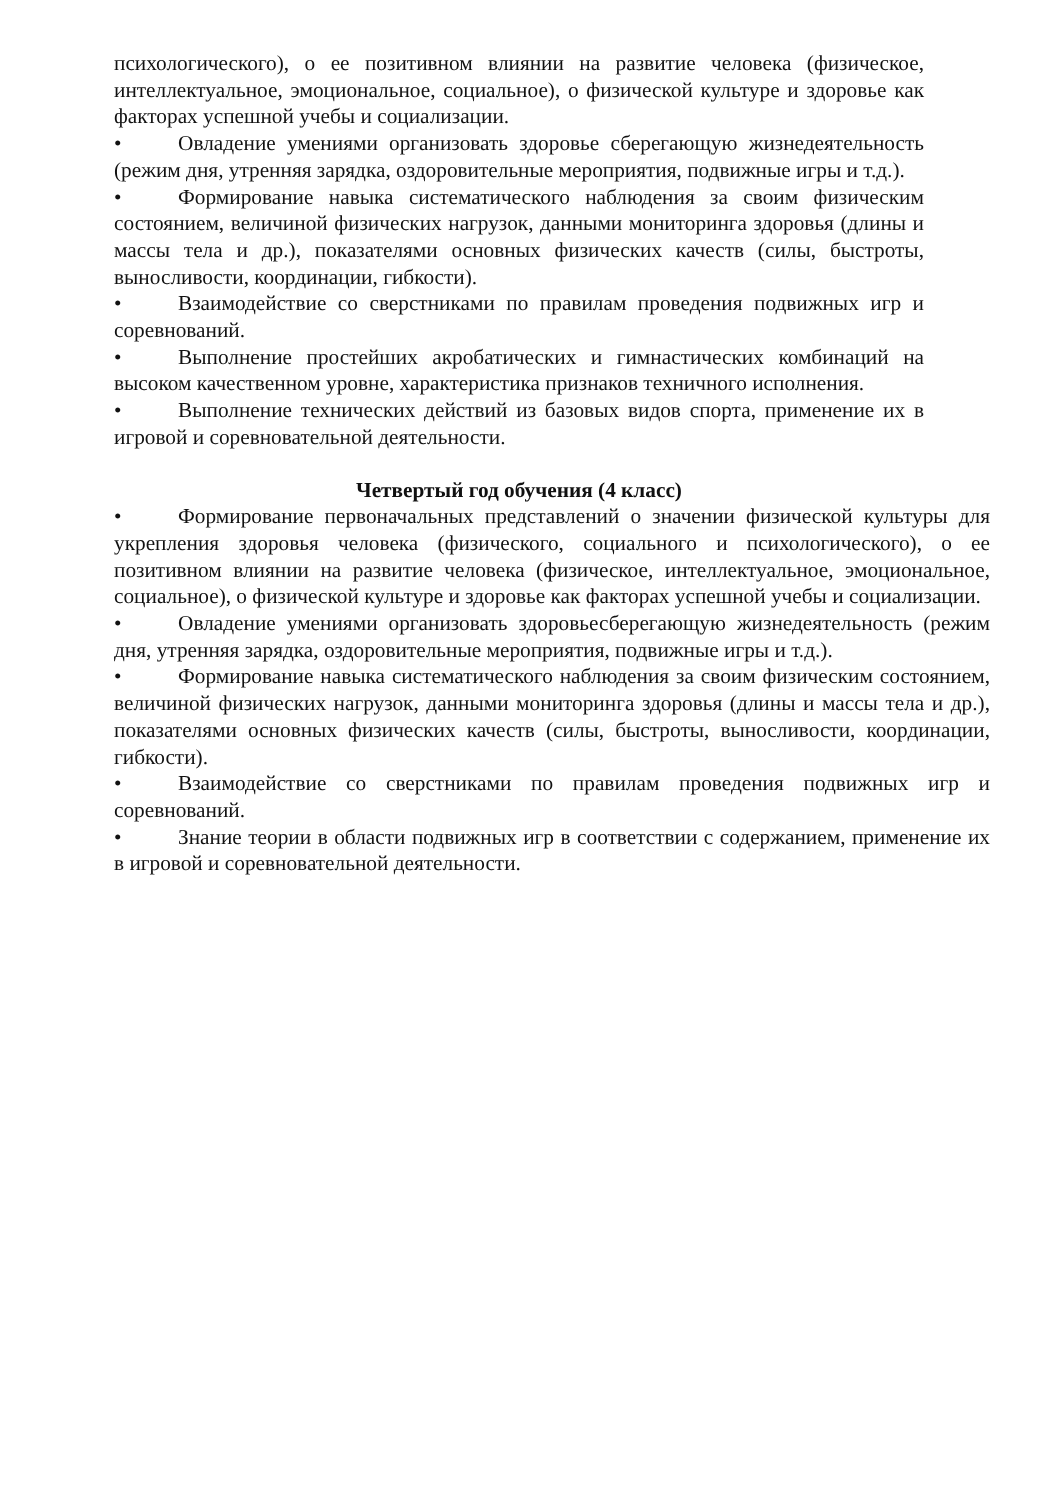психологического), о ее позитивном влиянии на развитие человека (физическое, интеллектуальное, эмоциональное, социальное), о физической культуре и здоровье как факторах успешной учебы и социализации.
• Овладение умениями организовать здоровье сберегающую жизнедеятельность (режим дня, утренняя зарядка, оздоровительные мероприятия, подвижные игры и т.д.).
• Формирование навыка систематического наблюдения за своим физическим состоянием, величиной физических нагрузок, данными мониторинга здоровья (длины и массы тела и др.), показателями основных физических качеств (силы, быстроты, выносливости, координации, гибкости).
• Взаимодействие со сверстниками по правилам проведения подвижных игр и соревнований.
• Выполнение простейших акробатических и гимнастических комбинаций на высоком качественном уровне, характеристика признаков техничного исполнения.
• Выполнение технических действий из базовых видов спорта, применение их в игровой и соревновательной деятельности.
Четвертый год обучения (4 класс)
• Формирование первоначальных представлений о значении физической культуры для укрепления здоровья человека (физического, социального и психологического), о ее позитивном влиянии на развитие человека (физическое, интеллектуальное, эмоциональное, социальное), о физической культуре и здоровье как факторах успешной учебы и социализации.
• Овладение умениями организовать здоровьесберегающую жизнедеятельность (режим дня, утренняя зарядка, оздоровительные мероприятия, подвижные игры и т.д.).
• Формирование навыка систематического наблюдения за своим физическим состоянием, величиной физических нагрузок, данными мониторинга здоровья (длины и массы тела и др.), показателями основных физических качеств (силы, быстроты, выносливости, координации, гибкости).
• Взаимодействие со сверстниками по правилам проведения подвижных игр и соревнований.
• Знание теории в области подвижных игр в соответствии с содержанием, применение их в игровой и соревновательной деятельности.